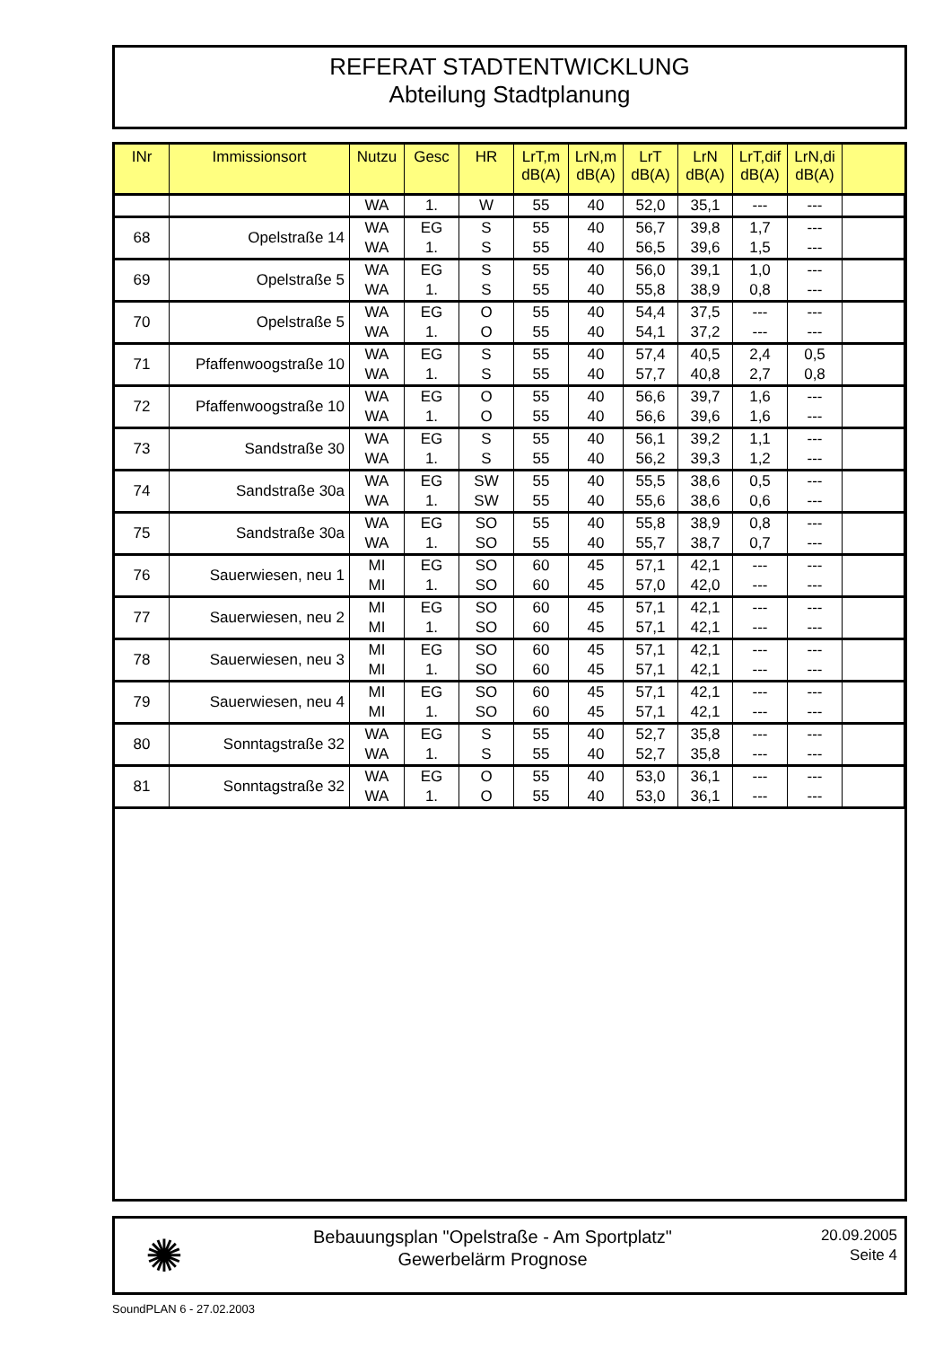REFERAT STADTENTWICKLUNG
Abteilung Stadtplanung
| INr | Immissionsort | Nutzu | Gesc | HR | LrT,m dB(A) | LrN,m dB(A) | LrT dB(A) | LrN dB(A) | LrT,dif dB(A) | LrN,di dB(A) | |
| --- | --- | --- | --- | --- | --- | --- | --- | --- | --- | --- | --- |
| | | WA | 1. | W | 55 | 40 | 52,0 | 35,1 | --- | --- | |
| 68 | Opelstraße 14 | WA WA | EG 1. | S S | 55 55 | 40 40 | 56,7 56,5 | 39,8 39,6 | 1,7 1,5 | --- --- | |
| 69 | Opelstraße 5 | WA WA | EG 1. | S S | 55 55 | 40 40 | 56,0 55,8 | 39,1 38,9 | 1,0 0,8 | --- --- | |
| 70 | Opelstraße 5 | WA WA | EG 1. | O O | 55 55 | 40 40 | 54,4 54,1 | 37,5 37,2 | --- --- | --- --- | |
| 71 | Pfaffenwoogstraße 10 | WA WA | EG 1. | S S | 55 55 | 40 40 | 57,4 57,7 | 40,5 40,8 | 2,4 2,7 | 0,5 0,8 | |
| 72 | Pfaffenwoogstraße 10 | WA WA | EG 1. | O O | 55 55 | 40 40 | 56,6 56,6 | 39,7 39,6 | 1,6 1,6 | --- --- | |
| 73 | Sandstraße 30 | WA WA | EG 1. | S S | 55 55 | 40 40 | 56,1 56,2 | 39,2 39,3 | 1,1 1,2 | --- --- | |
| 74 | Sandstraße 30a | WA WA | EG 1. | SW SW | 55 55 | 40 40 | 55,5 55,6 | 38,6 38,6 | 0,5 0,6 | --- --- | |
| 75 | Sandstraße 30a | WA WA | EG 1. | SO SO | 55 55 | 40 40 | 55,8 55,7 | 38,9 38,7 | 0,8 0,7 | --- --- | |
| 76 | Sauerwiesen, neu 1 | MI MI | EG 1. | SO SO | 60 60 | 45 45 | 57,1 57,0 | 42,1 42,0 | --- --- | --- --- | |
| 77 | Sauerwiesen, neu 2 | MI MI | EG 1. | SO SO | 60 60 | 45 45 | 57,1 57,1 | 42,1 42,1 | --- --- | --- --- | |
| 78 | Sauerwiesen, neu 3 | MI MI | EG 1. | SO SO | 60 60 | 45 45 | 57,1 57,1 | 42,1 42,1 | --- --- | --- --- | |
| 79 | Sauerwiesen, neu 4 | MI MI | EG 1. | SO SO | 60 60 | 45 45 | 57,1 57,1 | 42,1 42,1 | --- --- | --- --- | |
| 80 | Sonntagstraße 32 | WA WA | EG 1. | S S | 55 55 | 40 40 | 52,7 52,7 | 35,8 35,8 | --- --- | --- --- | |
| 81 | Sonntagstraße 32 | WA WA | EG 1. | O O | 55 55 | 40 40 | 53,0 53,0 | 36,1 36,1 | --- --- | --- --- | |
✺
Bebauungsplan "Opelstraße - Am Sportplatz"
Gewerbelärm Prognose
20.09.2005
Seite 4
SoundPLAN 6 - 27.02.2003